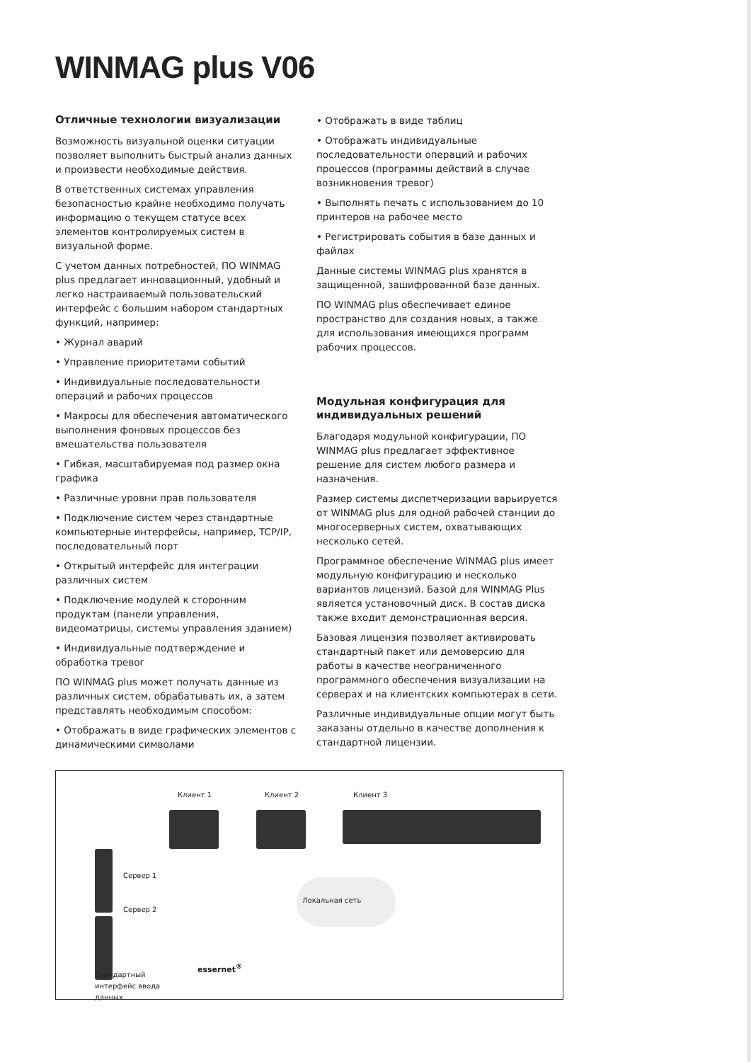WINMAG plus V06
Отличные технологии визуализации
Возможность визуальной оценки ситуации позволяет выполнить быстрый анализ данных и произвести необходимые действия.
В ответственных системах управления безопасностью крайне необходимо получать информацию о текущем статусе всех элементов контролируемых систем в визуальной форме.
С учетом данных потребностей, ПО WINMAG plus предлагает инновационный, удобный и легко настраиваемый пользовательский интерфейс с большим набором стандартных функций, например:
• Журнал аварий
• Управление приоритетами событий
• Индивидуальные последовательности операций и рабочих процессов
• Макросы для обеспечения автоматического выполнения фоновых процессов без вмешательства пользователя
• Гибкая, масштабируемая под размер окна графика
• Различные уровни прав пользователя
• Подключение систем через стандартные компьютерные интерфейсы, например, TCP/IP, последовательный порт
• Открытый интерфейс для интеграции различных систем
• Подключение модулей к сторонним продуктам (панели управления, видеоматрицы, системы управления зданием)
• Индивидуальные подтверждение и обработка тревог
ПО WINMAG plus может получать данные из различных систем, обрабатывать их, а затем представлять необходимым способом:
• Отображать в виде графических элементов с динамическими символами
• Отображать в виде таблиц
• Отображать индивидуальные последовательности операций и рабочих процессов (программы действий в случае возникновения тревог)
• Выполнять печать с использованием до 10 принтеров на рабочее место
• Регистрировать события в базе данных и файлах
Данные системы WINMAG plus хранятся в защищенной, зашифрованной базе данных.
ПО WINMAG plus обеспечивает единое пространство для создания новых, а также для использования имеющихся программ рабочих процессов.
Модульная конфигурация для индивидуальных решений
Благодаря модульной конфигурации, ПО WINMAG plus предлагает эффективное решение для систем любого размера и назначения.
Размер системы диспетчеризации варьируется от WINMAG plus для одной рабочей станции до многосерверных систем, охватывающих несколько сетей.
Программное обеспечение WINMAG plus имеет модульную конфигурацию и несколько вариантов лицензий. Базой для WINMAG Plus является установочный диск. В состав диска также входит демонстрационная версия.
Базовая лицензия позволяет активировать стандартный пакет или демоверсию для работы в качестве неограниченного программного обеспечения визуализации на серверах и на клиентских компьютерах в сети.
Различные индивидуальные опции могут быть заказаны отдельно в качестве дополнения к стандартной лицензии.
Клиент 1 Клиент 2 Клиент 3
Сервер 1
Сервер 2
Локальная сеть
essernet<sup>®</sup>
Стандартный
интерфейс ввода
данных